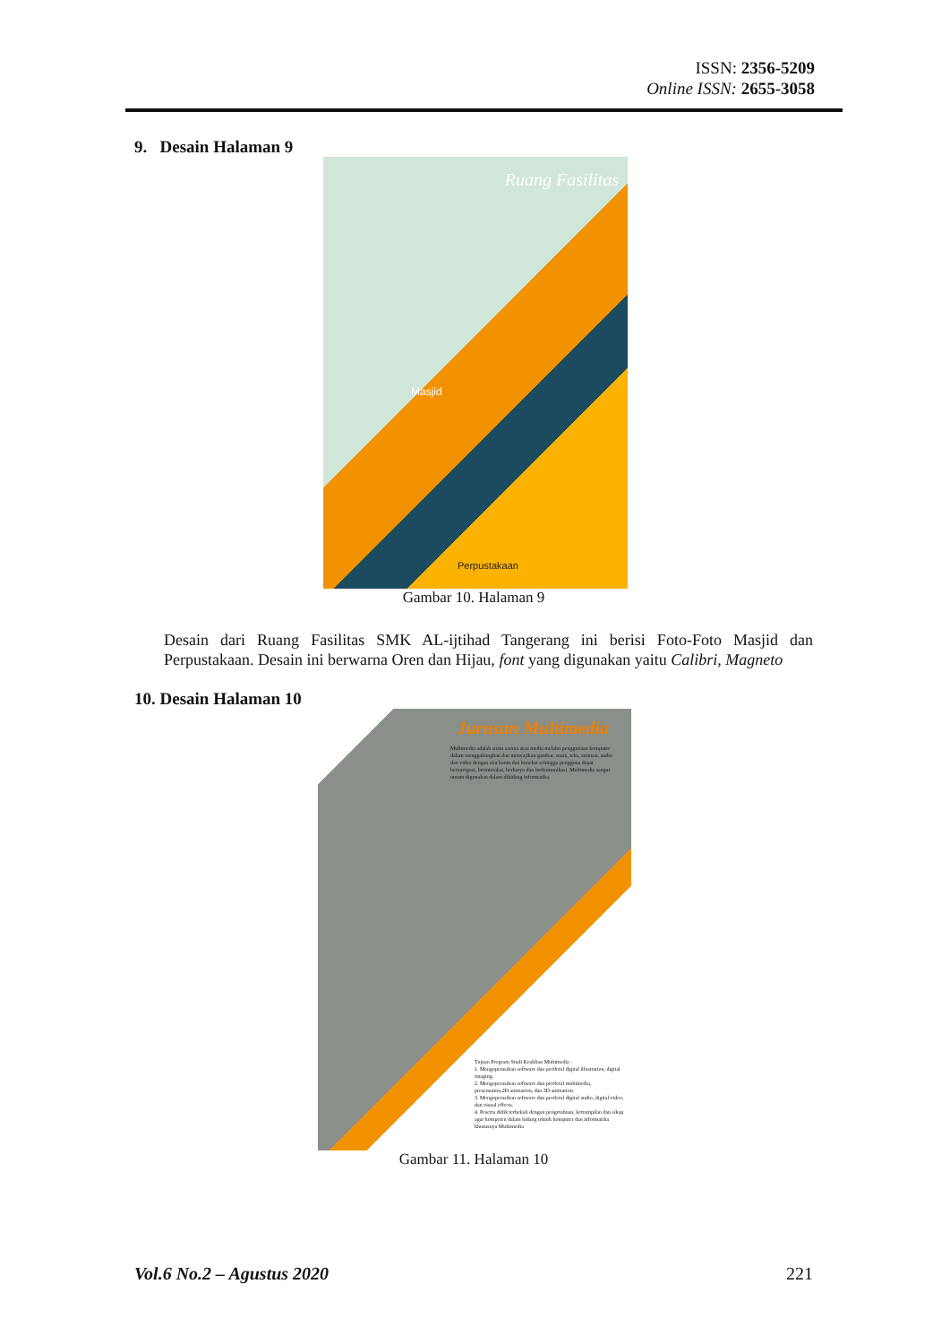ISSN: 2356-5209
Online ISSN: 2655-3058
9. Desain Halaman 9
Ruang Fasilitas
Masjid
Perpustakaan
Gambar 10. Halaman 9
Desain dari Ruang Fasilitas SMK AL-ijtihad Tangerang ini berisi Foto-Foto Masjid dan Perpustakaan. Desain ini berwarna Oren dan Hijau, font yang digunakan yaitu Calibri, Magneto
10. Desain Halaman 10
Jurusan Multimedia
Multimedia adalah suatu sarana atau media melalui penggunaan komputer dalam menggabungkan dan menyajikan gambar, suara, teks, animasi, audio dan video dengan alat bantu dan koneksi sehingga pengguna dapat bernavigasi, berinteraksi, berkarya dan berkomunikasi. Multimedia sangat umum digunakan dalam dibidang informatika.
Tujuan Program Studi Keahlian Multimedia :
1. Mengoperasikan software dan periferal digital illustration, digital imaging.
2. Mengoperasikan software dan periferal multimedia, presentation,2D animation, dan 3D animation.
3. Mengoperasikan software dan periferal digital audio, digital video, dan visual effects.
4. Peserta didik terbekali dengan pengetahuan, ketrampilan dan sikap agar kompeten dalam bidang teknik komputer dan informatika khususnya Multimedia
Gambar 11. Halaman 10
Vol.6 No.2 – Agustus 2020 221